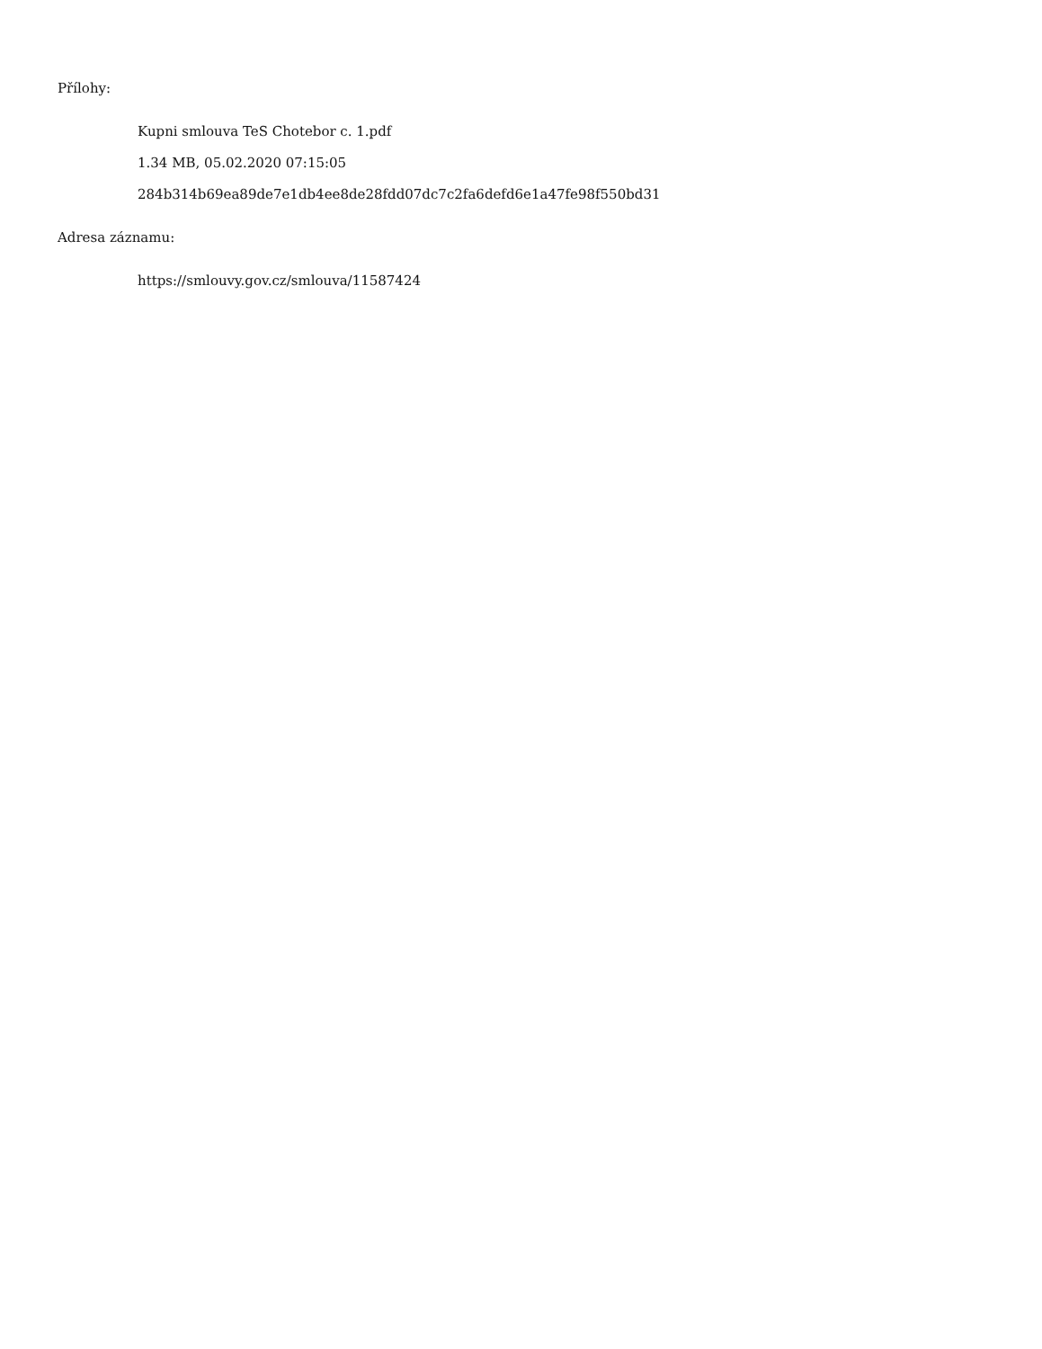Přílohy:
Kupni smlouva TeS Chotebor c. 1.pdf
1.34 MB, 05.02.2020 07:15:05
284b314b69ea89de7e1db4ee8de28fdd07dc7c2fa6defd6e1a47fe98f550bd31
Adresa záznamu:
https://smlouvy.gov.cz/smlouva/11587424